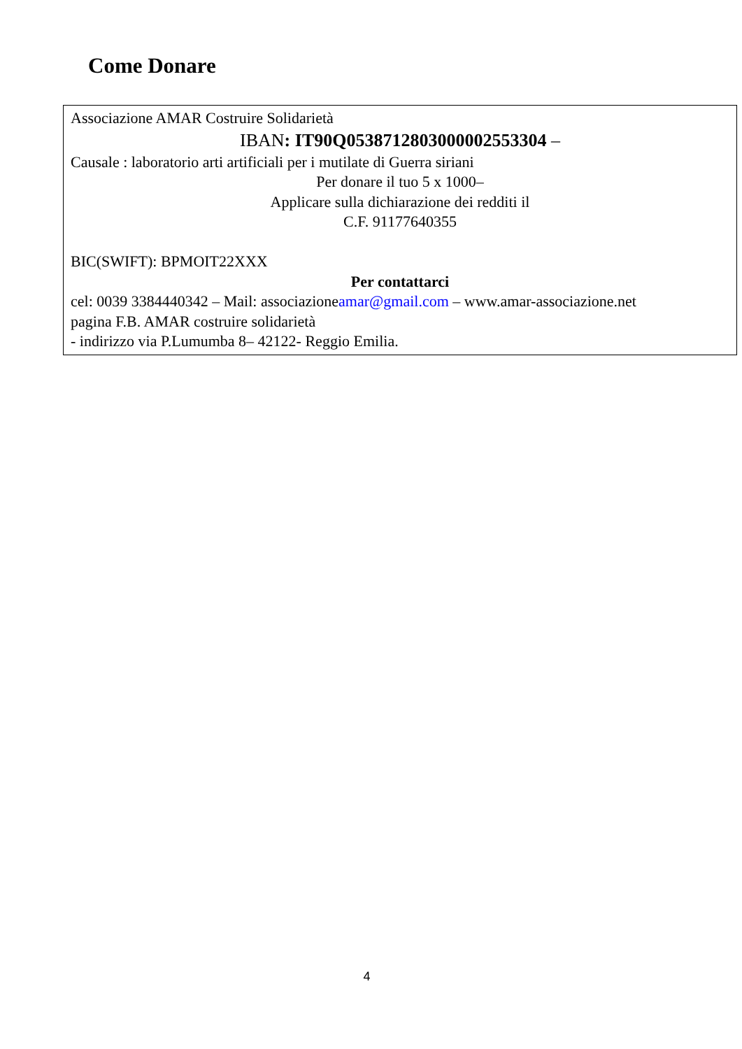Come Donare
Associazione AMAR Costruire Solidarietà
IBAN: IT90Q0538712803000002553304 –
Causale : laboratorio arti artificiali per i mutilate di Guerra siriani
Per donare il tuo 5 x 1000–
Applicare sulla dichiarazione dei redditi il
C.F. 91177640355
BIC(SWIFT): BPMOIT22XXX
Per contattarci
cel: 0039 3384440342 – Mail: associazioneamar@gmail.com – www.amar-associazione.net
pagina F.B. AMAR costruire solidarietà
- indirizzo via P.Lumumba 8– 42122- Reggio Emilia.
4